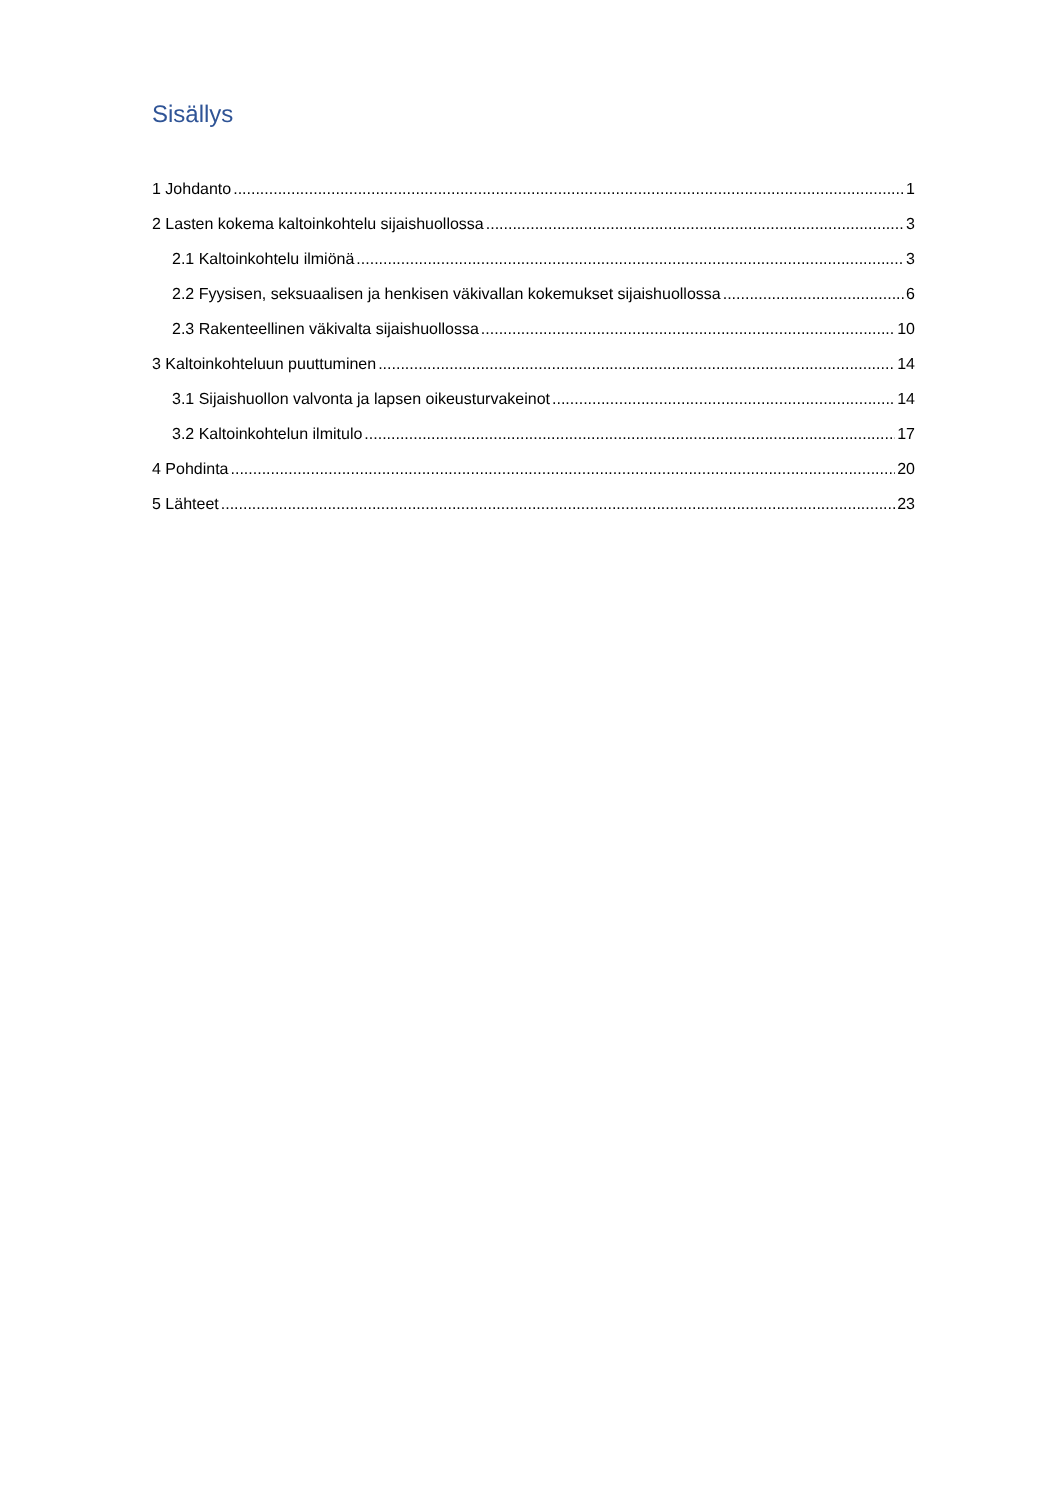Sisällys
1 Johdanto 1
2 Lasten kokema kaltoinkohtelu sijaishuollossa 3
2.1 Kaltoinkohtelu ilmiönä 3
2.2 Fyysisen, seksuaalisen ja henkisen väkivallan kokemukset sijaishuollossa 6
2.3 Rakenteellinen väkivalta sijaishuollossa 10
3 Kaltoinkohteluun puuttuminen 14
3.1 Sijaishuollon valvonta ja lapsen oikeusturvakeinot 14
3.2 Kaltoinkohtelun ilmitulo 17
4 Pohdinta 20
5 Lähteet 23